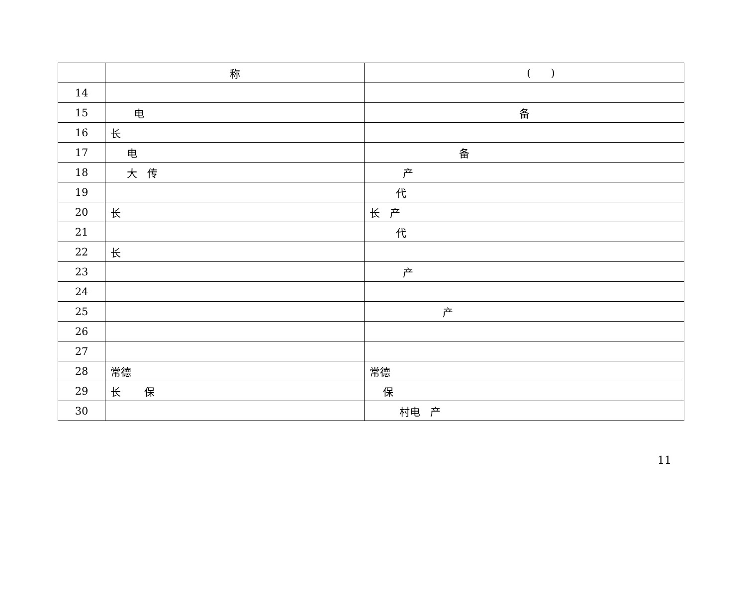| | 称 | ( ) |
| 14 | | |
| 15 | 电 | 备 |
| 16 | 长 | |
| 17 | 电 | 备 |
| 18 | 大 传 | 产 |
| 19 | | 代 |
| 20 | 长 | 长 产 |
| 21 | | 代 |
| 22 | 长 | |
| 23 | | 产 |
| 24 | | |
| 25 | | 产 |
| 26 | | |
| 27 | | |
| 28 | 常德 | 常德 |
| 29 | 长 保 | 保 |
| 30 | | 村电 产 |
11